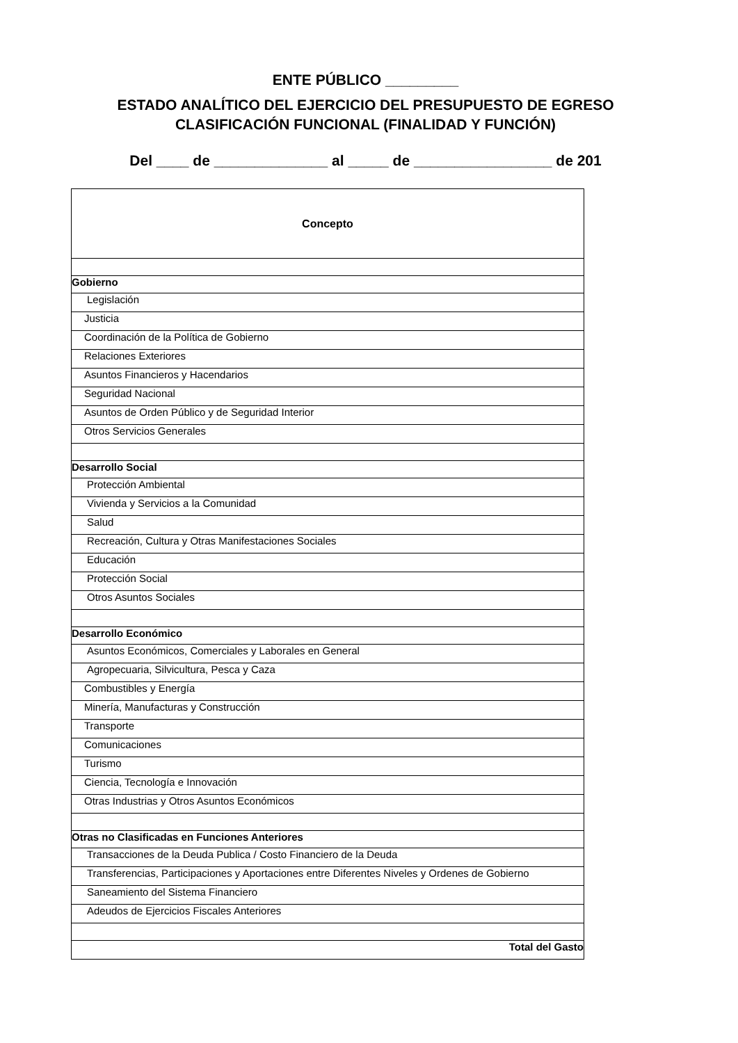ENTE PÚBLICO _________
ESTADO ANALÍTICO DEL EJERCICIO DEL PRESUPUESTO DE EGRESO
CLASIFICACIÓN FUNCIONAL (FINALIDAD Y FUNCIÓN)
Del ____ de ______________ al _____ de _________________ de 201
| Concepto |
| --- |
| Gobierno |
| Legislación |
| Justicia |
| Coordinación de la Política de Gobierno |
| Relaciones Exteriores |
| Asuntos Financieros y Hacendarios |
| Seguridad Nacional |
| Asuntos de Orden Público y de Seguridad Interior |
| Otros Servicios Generales |
| Desarrollo Social |
| Protección Ambiental |
| Vivienda y Servicios a la Comunidad |
| Salud |
| Recreación, Cultura y Otras Manifestaciones Sociales |
| Educación |
| Protección Social |
| Otros Asuntos Sociales |
| Desarrollo Económico |
| Asuntos Económicos, Comerciales y Laborales en General |
| Agropecuaria, Silvicultura, Pesca y Caza |
| Combustibles y Energía |
| Minería, Manufacturas y Construcción |
| Transporte |
| Comunicaciones |
| Turismo |
| Ciencia, Tecnología e Innovación |
| Otras Industrias y Otros Asuntos Económicos |
| Otras no Clasificadas en Funciones Anteriores |
| Transacciones de la Deuda Publica / Costo Financiero de la Deuda |
| Transferencias, Participaciones y Aportaciones entre Diferentes Niveles y Ordenes de Gobierno |
| Saneamiento del Sistema Financiero |
| Adeudos de Ejercicios Fiscales Anteriores |
| Total del Gasto |